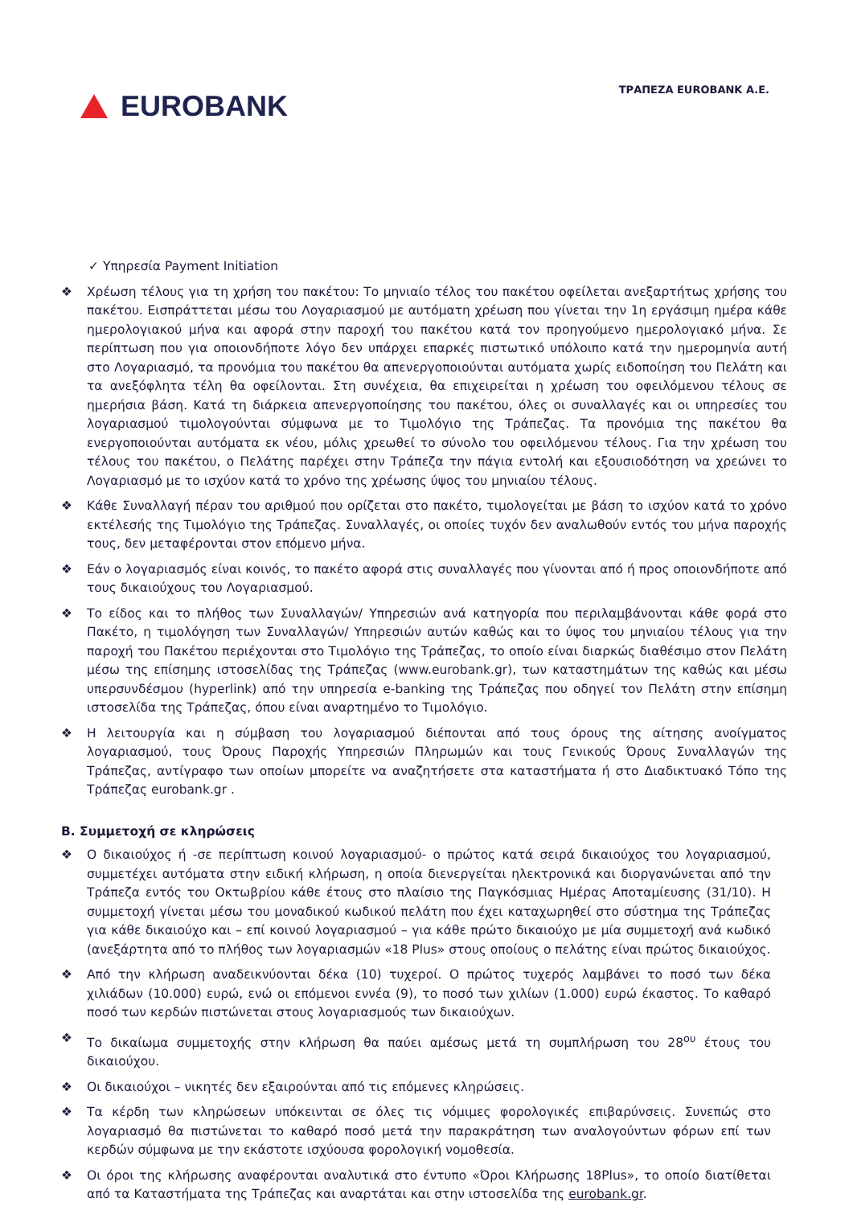EUROBANK
ΤΡΑΠΕΖΑ EUROBANK A.E.
✓ Υπηρεσία Payment Initiation
❖ Χρέωση τέλους για τη χρήση του πακέτου: Το μηνιαίο τέλος του πακέτου οφείλεται ανεξαρτήτως χρήσης του πακέτου. Εισπράττεται μέσω του Λογαριασμού με αυτόματη χρέωση που γίνεται την 1η εργάσιμη ημέρα κάθε ημερολογιακού μήνα και αφορά στην παροχή του πακέτου κατά τον προηγούμενο ημερολογιακό μήνα. Σε περίπτωση που για οποιονδήποτε λόγο δεν υπάρχει επαρκές πιστωτικό υπόλοιπο κατά την ημερομηνία αυτή στο Λογαριασμό, τα προνόμια του πακέτου θα απενεργοποιούνται αυτόματα χωρίς ειδοποίηση του Πελάτη και τα ανεξόφλητα τέλη θα οφείλονται. Στη συνέχεια, θα επιχειρείται η χρέωση του οφειλόμενου τέλους σε ημερήσια βάση. Κατά τη διάρκεια απενεργοποίησης του πακέτου, όλες οι συναλλαγές και οι υπηρεσίες του λογαριασμού τιμολογούνται σύμφωνα με το Τιμολόγιο της Τράπεζας. Τα προνόμια της πακέτου θα ενεργοποιούνται αυτόματα εκ νέου, μόλις χρεωθεί το σύνολο του οφειλόμενου τέλους. Για την χρέωση του τέλους του πακέτου, ο Πελάτης παρέχει στην Τράπεζα την πάγια εντολή και εξουσιοδότηση να χρεώνει το Λογαριασμό με το ισχύον κατά το χρόνο της χρέωσης ύψος του μηνιαίου τέλους.
❖ Κάθε Συναλλαγή πέραν του αριθμού που ορίζεται στο πακέτο, τιμολογείται με βάση το ισχύον κατά το χρόνο εκτέλεσής της Τιμολόγιο της Τράπεζας. Συναλλαγές, οι οποίες τυχόν δεν αναλωθούν εντός του μήνα παροχής τους, δεν μεταφέρονται στον επόμενο μήνα.
❖ Εάν ο λογαριασμός είναι κοινός, το πακέτο αφορά στις συναλλαγές που γίνονται από ή προς οποιονδήποτε από τους δικαιούχους του Λογαριασμού.
❖ Το είδος και το πλήθος των Συναλλαγών/ Υπηρεσιών ανά κατηγορία που περιλαμβάνονται κάθε φορά στο Πακέτο, η τιμολόγηση των Συναλλαγών/ Υπηρεσιών αυτών καθώς και το ύψος του μηνιαίου τέλους για την παροχή του Πακέτου περιέχονται στο Τιμολόγιο της Τράπεζας, το οποίο είναι διαρκώς διαθέσιμο στον Πελάτη μέσω της επίσημης ιστοσελίδας της Τράπεζας (www.eurobank.gr), των καταστημάτων της καθώς και μέσω υπερσυνδέσμου (hyperlink) από την υπηρεσία e-banking της Τράπεζας που οδηγεί τον Πελάτη στην επίσημη ιστοσελίδα της Τράπεζας, όπου είναι αναρτημένο το Τιμολόγιο.
❖ Η λειτουργία και η σύμβαση του λογαριασμού διέπονται από τους όρους της αίτησης ανοίγματος λογαριασμού, τους Όρους Παροχής Υπηρεσιών Πληρωμών και τους Γενικούς Όρους Συναλλαγών της Τράπεζας, αντίγραφο των οποίων μπορείτε να αναζητήσετε στα καταστήματα ή στο Διαδικτυακό Τόπο της Τράπεζας eurobank.gr .
B. Συμμετοχή σε κληρώσεις
❖ Ο δικαιούχος ή -σε περίπτωση κοινού λογαριασμού- ο πρώτος κατά σειρά δικαιούχος του λογαριασμού, συμμετέχει αυτόματα στην ειδική κλήρωση, η οποία διενεργείται ηλεκτρονικά και διοργανώνεται από την Τράπεζα εντός του Οκτωβρίου κάθε έτους στο πλαίσιο της Παγκόσμιας Ημέρας Αποταμίευσης (31/10). Η συμμετοχή γίνεται μέσω του μοναδικού κωδικού πελάτη που έχει καταχωρηθεί στο σύστημα της Τράπεζας για κάθε δικαιούχο και – επί κοινού λογαριασμού – για κάθε πρώτο δικαιούχο με μία συμμετοχή ανά κωδικό (ανεξάρτητα από το πλήθος των λογαριασμών «18 Plus» στους οποίους ο πελάτης είναι πρώτος δικαιούχος.
❖ Από την κλήρωση αναδεικνύονται δέκα (10) τυχεροί. Ο πρώτος τυχερός λαμβάνει το ποσό των δέκα χιλιάδων (10.000) ευρώ, ενώ οι επόμενοι εννέα (9), το ποσό των χιλίων (1.000) ευρώ έκαστος. Το καθαρό ποσό των κερδών πιστώνεται στους λογαριασμούς των δικαιούχων.
❖ Το δικαίωμα συμμετοχής στην κλήρωση θα παύει αμέσως μετά τη συμπλήρωση του 28<sup>ου</sup> έτους του δικαιούχου.
❖ Οι δικαιούχοι – νικητές δεν εξαιρούνται από τις επόμενες κληρώσεις.
❖ Τα κέρδη των κληρώσεων υπόκεινται σε όλες τις νόμιμες φορολογικές επιβαρύνσεις. Συνεπώς στο λογαριασμό θα πιστώνεται το καθαρό ποσό μετά την παρακράτηση των αναλογούντων φόρων επί των κερδών σύμφωνα με την εκάστοτε ισχύουσα φορολογική νομοθεσία.
❖ Οι όροι της κλήρωσης αναφέρονται αναλυτικά στο έντυπο «Όροι Κλήρωσης 18Plus», το οποίο διατίθεται από τα Καταστήματα της Τράπεζας και αναρτάται και στην ιστοσελίδα της eurobank.gr.